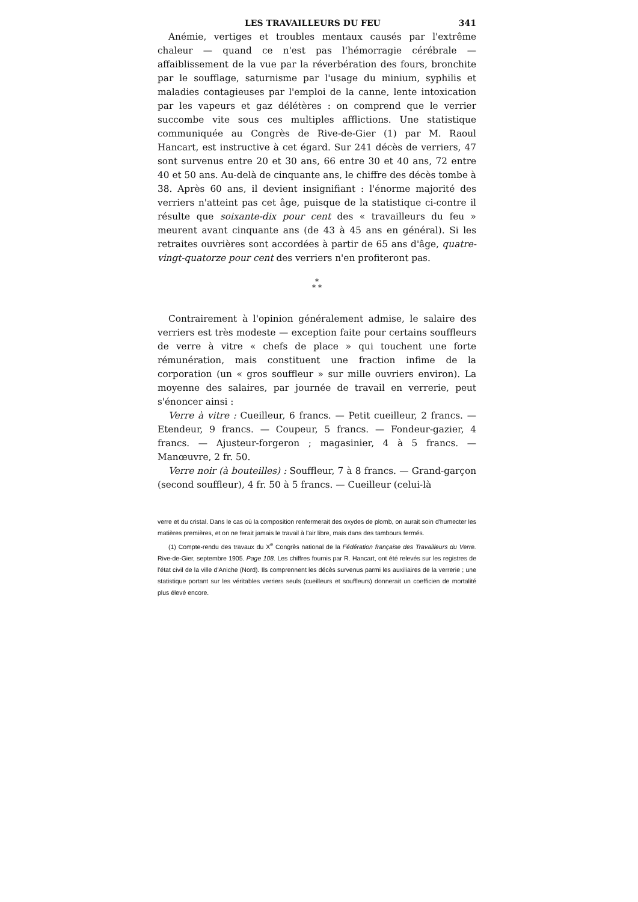LES TRAVAILLEURS DU FEU 341
Anémie, vertiges et troubles mentaux causés par l'extrême chaleur — quand ce n'est pas l'hémorragie cérébrale — affaiblissement de la vue par la réverbération des fours, bronchite par le soufflage, saturnisme par l'usage du minium, syphilis et maladies contagieuses par l'emploi de la canne, lente intoxication par les vapeurs et gaz délétères : on comprend que le verrier succombe vite sous ces multiples afflictions. Une statistique communiquée au Congrès de Rive-de-Gier (1) par M. Raoul Hancart, est instructive à cet égard. Sur 241 décès de verriers, 47 sont survenus entre 20 et 30 ans, 66 entre 30 et 40 ans, 72 entre 40 et 50 ans. Au-delà de cinquante ans, le chiffre des décès tombe à 38. Après 60 ans, il devient insignifiant : l'énorme majorité des verriers n'atteint pas cet âge, puisque de la statistique ci-contre il résulte que soixante-dix pour cent des « travailleurs du feu » meurent avant cinquante ans (de 43 à 45 ans en général). Si les retraites ouvrières sont accordées à partir de 65 ans d'âge, quatre-vingt-quatorze pour cent des verriers n'en profiteront pas.
*
* *
Contrairement à l'opinion généralement admise, le salaire des verriers est très modeste — exception faite pour certains souffleurs de verre à vitre « chefs de place » qui touchent une forte rémunération, mais constituent une fraction infime de la corporation (un « gros souffleur » sur mille ouvriers environ). La moyenne des salaires, par journée de travail en verrerie, peut s'énoncer ainsi :
Verre à vitre : Cueilleur, 6 francs. — Petit cueilleur, 2 francs. — Etendeur, 9 francs. — Coupeur, 5 francs. — Fondeur-gazier, 4 francs. — Ajusteur-forgeron ; magasinier, 4 à 5 francs. — Manœuvre, 2 fr. 50.
Verre noir (à bouteilles) : Souffleur, 7 à 8 francs. — Grand-garçon (second souffleur), 4 fr. 50 à 5 francs. — Cueilleur (celui-là
verre et du cristal. Dans le cas où la composition renfermerait des oxydes de plomb, on aurait soin d'humecter les matières premières, et on ne ferait jamais le travail à l'air libre, mais dans des tambours fermés.
(1) Compte-rendu des travaux du X<sup>e</sup> Congrès national de la Fédération française des Travailleurs du Verre. Rive-de-Gier, septembre 1905. Page 108. Les chiffres fournis par R. Hancart, ont été relevés sur les registres de l'état civil de la ville d'Aniche (Nord). Ils comprennent les décès survenus parmi les auxiliaires de la verrerie ; une statistique portant sur les véritables verriers seuls (cueilleurs et souffleurs) donnerait un coefficien de mortalité plus élevé encore.